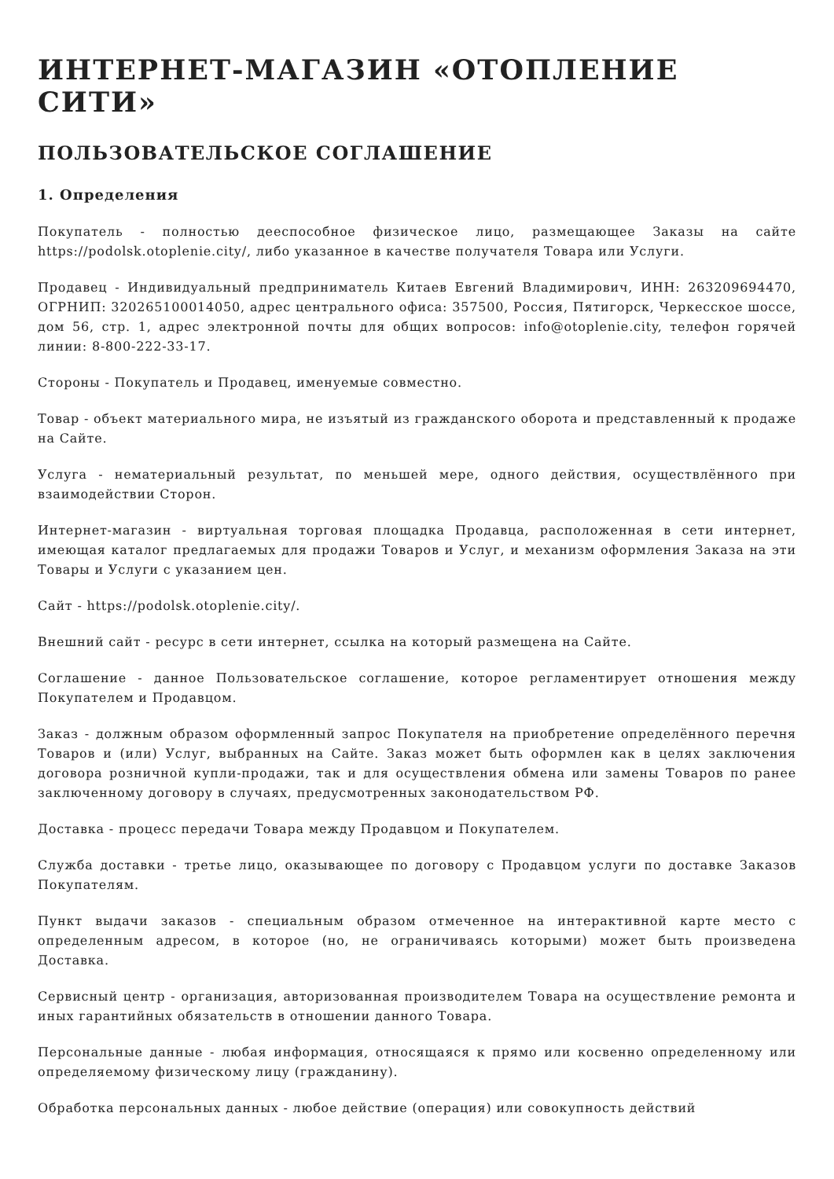ИНТЕРНЕТ-МАГАЗИН «ОТОПЛЕНИЕ СИТИ»
ПОЛЬЗОВАТЕЛЬСКОЕ СОГЛАШЕНИЕ
1. Определения
Покупатель - полностью дееспособное физическое лицо, размещающее Заказы на сайте https://podolsk.otoplenie.city/, либо указанное в качестве получателя Товара или Услуги.
Продавец - Индивидуальный предприниматель Китаев Евгений Владимирович, ИНН: 263209694470, ОГРНИП: 320265100014050, адрес центрального офиса: 357500, Россия, Пятигорск, Черкесское шоссе, дом 56, стр. 1, адрес электронной почты для общих вопросов: info@otoplenie.city, телефон горячей линии: 8-800-222-33-17.
Стороны - Покупатель и Продавец, именуемые совместно.
Товар - объект материального мира, не изъятый из гражданского оборота и представленный к продаже на Сайте.
Услуга - нематериальный результат, по меньшей мере, одного действия, осуществлённого при взаимодействии Сторон.
Интернет-магазин - виртуальная торговая площадка Продавца, расположенная в сети интернет, имеющая каталог предлагаемых для продажи Товаров и Услуг, и механизм оформления Заказа на эти Товары и Услуги с указанием цен.
Сайт - https://podolsk.otoplenie.city/.
Внешний сайт - ресурс в сети интернет, ссылка на который размещена на Сайте.
Соглашение - данное Пользовательское соглашение, которое регламентирует отношения между Покупателем и Продавцом.
Заказ - должным образом оформленный запрос Покупателя на приобретение определённого перечня Товаров и (или) Услуг, выбранных на Сайте. Заказ может быть оформлен как в целях заключения договора розничной купли-продажи, так и для осуществления обмена или замены Товаров по ранее заключенному договору в случаях, предусмотренных законодательством РФ.
Доставка - процесс передачи Товара между Продавцом и Покупателем.
Служба доставки - третье лицо, оказывающее по договору с Продавцом услуги по доставке Заказов Покупателям.
Пункт выдачи заказов - специальным образом отмеченное на интерактивной карте место с определенным адресом, в которое (но, не ограничиваясь которыми) может быть произведена Доставка.
Сервисный центр - организация, авторизованная производителем Товара на осуществление ремонта и иных гарантийных обязательств в отношении данного Товара.
Персональные данные - любая информация, относящаяся к прямо или косвенно определенному или определяемому физическому лицу (гражданину).
Обработка персональных данных - любое действие (операция) или совокупность действий